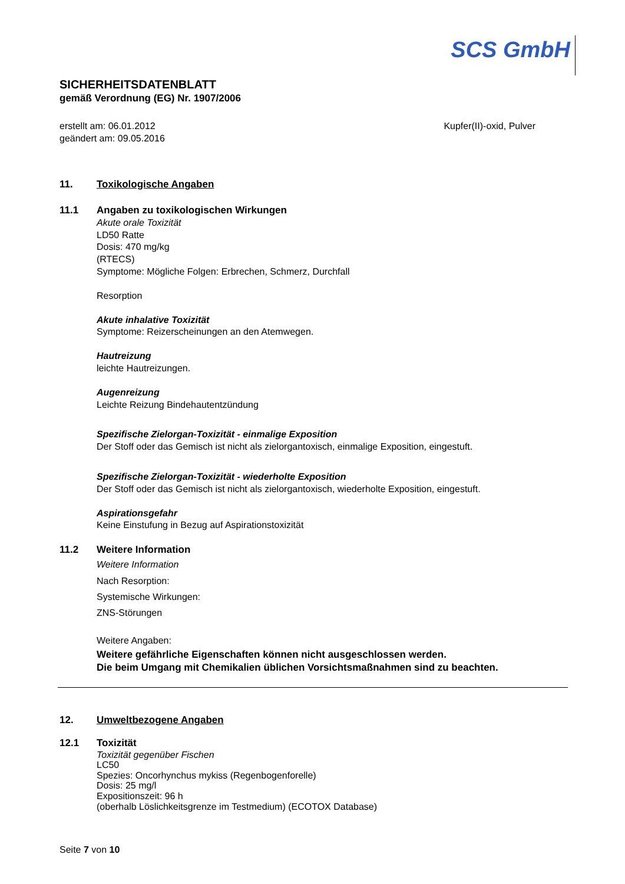SCS GmbH
SICHERHEITSDATENBLATT
gemäß Verordnung (EG) Nr. 1907/2006
erstellt am: 06.01.2012
geändert am: 09.05.2016
Kupfer(II)-oxid, Pulver
11. Toxikologische Angaben
11.1 Angaben zu toxikologischen Wirkungen
Akute orale Toxizität
LD50 Ratte
Dosis: 470 mg/kg
(RTECS)
Symptome: Mögliche Folgen: Erbrechen, Schmerz, Durchfall
Resorption
Akute inhalative Toxizität
Symptome: Reizerscheinungen an den Atemwegen.
Hautreizung
leichte Hautreizungen.
Augenreizung
Leichte Reizung Bindehautentzündung
Spezifische Zielorgan-Toxizität - einmalige Exposition
Der Stoff oder das Gemisch ist nicht als zielorgantoxisch, einmalige Exposition, eingestuft.
Spezifische Zielorgan-Toxizität - wiederholte Exposition
Der Stoff oder das Gemisch ist nicht als zielorgantoxisch, wiederholte Exposition, eingestuft.
Aspirationsgefahr
Keine Einstufung in Bezug auf Aspirationstoxizität
11.2 Weitere Information
Weitere Information
Nach Resorption:
Systemische Wirkungen:
ZNS-Störungen
Weitere Angaben:
Weitere gefährliche Eigenschaften können nicht ausgeschlossen werden.
Die beim Umgang mit Chemikalien üblichen Vorsichtsmaßnahmen sind zu beachten.
12. Umweltbezogene Angaben
12.1 Toxizität
Toxizität gegenüber Fischen
LC50
Spezies: Oncorhynchus mykiss (Regenbogenforelle)
Dosis: 25 mg/l
Expositionszeit: 96 h
(oberhalb Löslichkeitsgrenze im Testmedium) (ECOTOX Database)
Seite 7 von 10